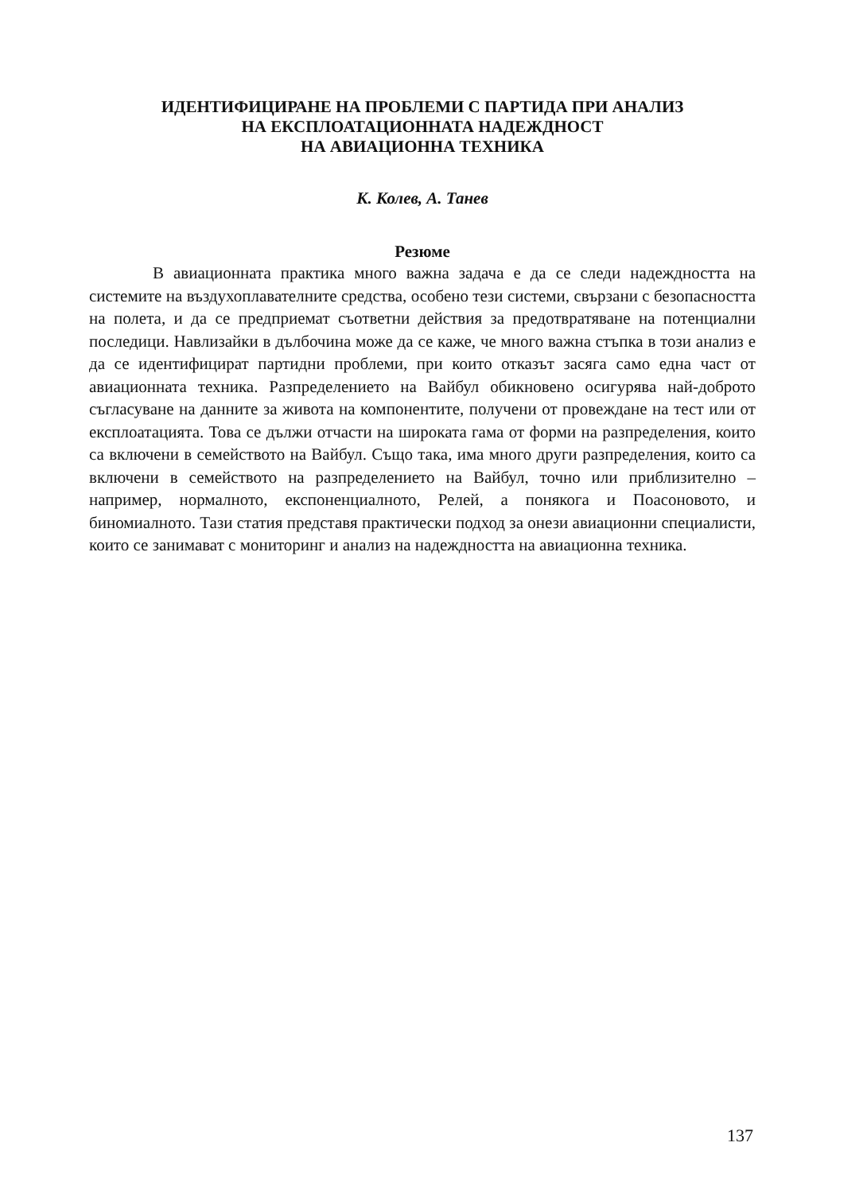ИДЕНТИФИЦИРАНЕ НА ПРОБЛЕМИ С ПАРТИДА ПРИ АНАЛИЗ
НА ЕКСПЛОАТАЦИОННАТА НАДЕЖДНОСТ
НА АВИАЦИОННА ТЕХНИКА
К. Колев, А. Танев
Резюме
В авиационната практика много важна задача е да се следи надеждността на системите на въздухоплавателните средства, особено тези системи, свързани с безопасността на полета, и да се предприемат съответни действия за предотвратяване на потенциални последици. Навлизайки в дълбочина може да се каже, че много важна стъпка в този анализ е да се идентифицират партидни проблеми, при които отказът засяга само една част от авиационната техника. Разпределението на Вайбул обикновено осигурява най-доброто съгласуване на данните за живота на компонентите, получени от провеждане на тест или от експлоатацията. Това се дължи отчасти на широката гама от форми на разпределения, които са включени в семейството на Вайбул. Също така, има много други разпределения, които са включени в семейството на разпределението на Вайбул, точно или приблизително – например, нормалното, експоненциалното, Релей, а понякога и Поасоновото, и биномиалното. Тази статия представя практически подход за онези авиационни специалисти, които се занимават с мониторинг и анализ на надеждността на авиационна техника.
137